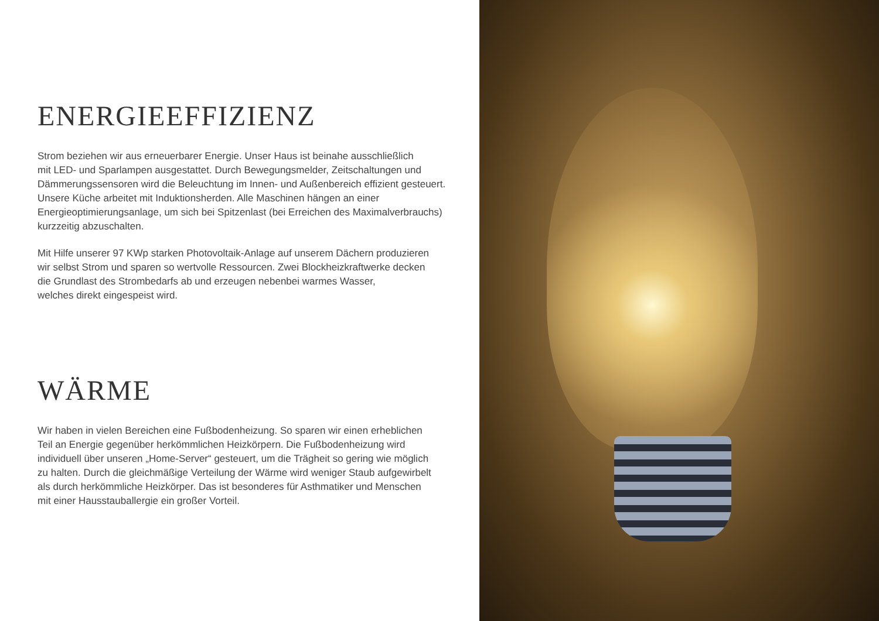ENERGIEEFFIZIENZ
Strom beziehen wir aus erneuerbarer Energie. Unser Haus ist beinahe ausschließlich
mit LED- und Sparlampen ausgestattet. Durch Bewegungsmelder, Zeitschaltungen und
Dämmerungssensoren wird die Beleuchtung im Innen- und Außenbereich effizient gesteuert.
Unsere Küche arbeitet mit Induktionsherden. Alle Maschinen hängen an einer
Energieoptimierungsanlage, um sich bei Spitzenlast (bei Erreichen des Maximalverbrauchs)
kurzzeitig abzuschalten.
Mit Hilfe unserer 97 KWp starken Photovoltaik-Anlage auf unserem Dächern produzieren
wir selbst Strom und sparen so wertvolle Ressourcen. Zwei Blockheizkraftwerke decken
die Grundlast des Strombedarfs ab und erzeugen nebenbei warmes Wasser,
welches direkt eingespeist wird.
WÄRME
Wir haben in vielen Bereichen eine Fußbodenheizung. So sparen wir einen erheblichen
Teil an Energie gegenüber herkömmlichen Heizkörpern. Die Fußbodenheizung wird
individuell über unseren „Home-Server“ gesteuert, um die Trägheit so gering wie möglich
zu halten. Durch die gleichmäßige Verteilung der Wärme wird weniger Staub aufgewirbelt
als durch herkömmliche Heizkörper. Das ist besonderes für Asthmatiker und Menschen
mit einer Hausstauballergie ein großer Vorteil.